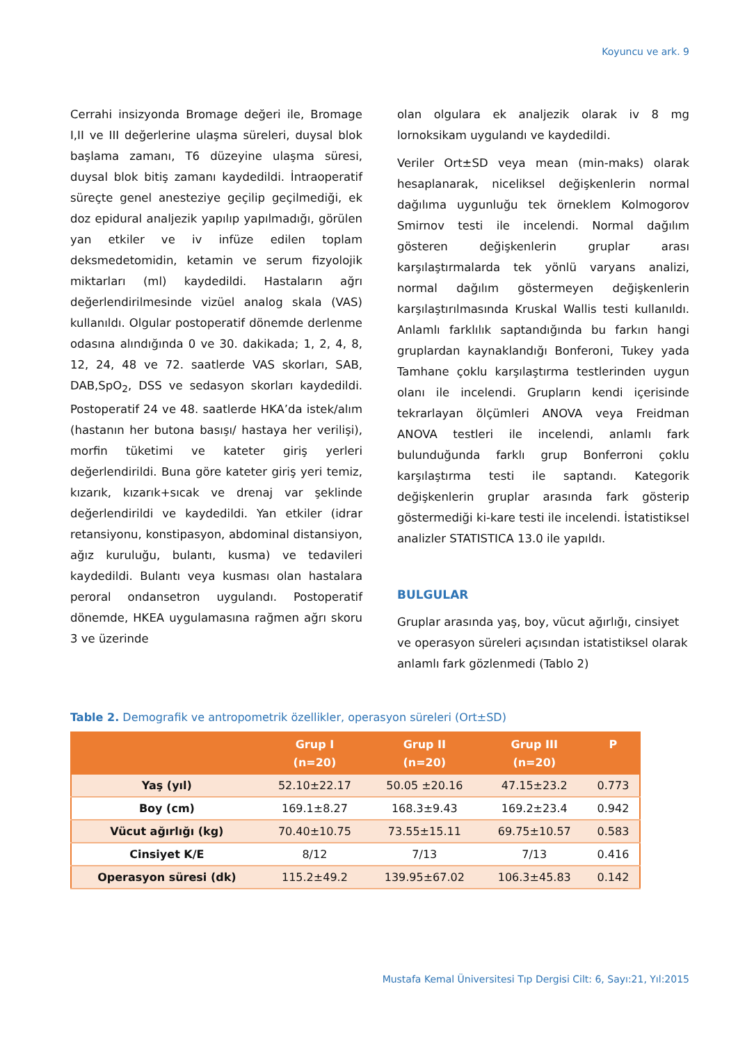Koyuncu ve ark. 9
Cerrahi insizyonda Bromage değeri ile, Bromage I,II ve III değerlerine ulaşma süreleri, duysal blok başlama zamanı, T6 düzeyine ulaşma süresi, duysal blok bitiş zamanı kaydedildi. İntraoperatif süreçte genel anesteziye geçilip geçilmediği, ek doz epidural analjezik yapılıp yapılmadığı, görülen yan etkiler ve iv infüze edilen toplam deksmedetomidin, ketamin ve serum fizyolojik miktarları (ml) kaydedildi. Hastaların ağrı değerlendirilmesinde vizüel analog skala (VAS) kullanıldı. Olgular postoperatif dönemde derlenme odasına alındığında 0 ve 30. dakikada; 1, 2, 4, 8, 12, 24, 48 ve 72. saatlerde VAS skorları, SAB, DAB,SpO<sub>2</sub>, DSS ve sedasyon skorları kaydedildi. Postoperatif 24 ve 48. saatlerde HKA’da istek/alım (hastanın her butona basışı/ hastaya her verilişi), morfin tüketimi ve kateter giriş yerleri değerlendirildi. Buna göre kateter giriş yeri temiz, kızarık, kızarık+sıcak ve drenaj var şeklinde değerlendirildi ve kaydedildi. Yan etkiler (idrar retansiyonu, konstipasyon, abdominal distansiyon, ağız kuruluğu, bulantı, kusma) ve tedavileri kaydedildi. Bulantı veya kusması olan hastalara peroral ondansetron uygulandı. Postoperatif dönemde, HKEA uygulamasına rağmen ağrı skoru 3 ve üzerinde
olan olgulara ek analjezik olarak iv 8 mg lornoksikam uygulandı ve kaydedildi.
Veriler Ort±SD veya mean (min-maks) olarak hesaplanarak, niceliksel değişkenlerin normal dağılıma uygunluğu tek örneklem Kolmogorov Smirnov testi ile incelendi. Normal dağılım gösteren değişkenlerin gruplar arası karşılaştırmalarda tek yönlü varyans analizi, normal dağılım göstermeyen değişkenlerin karşılaştırılmasında Kruskal Wallis testi kullanıldı. Anlamlı farklılık saptandığında bu farkın hangi gruplardan kaynaklandığı Bonferoni, Tukey yada Tamhane çoklu karşılaştırma testlerinden uygun olanı ile incelendi. Grupların kendi içerisinde tekrarlayan ölçümleri ANOVA veya Freidman ANOVA testleri ile incelendi, anlamlı fark bulunduğunda farklı grup Bonferroni çoklu karşılaştırma testi ile saptandı. Kategorik değişkenlerin gruplar arasında fark gösterip göstermediği ki-kare testi ile incelendi. İstatistiksel analizler STATISTICA 13.0 ile yapıldı.
BULGULAR
Gruplar arasında yaş, boy, vücut ağırlığı, cinsiyet ve operasyon süreleri açısından istatistiksel olarak anlamlı fark gözlenmedi (Tablo 2)
Table 2. Demografik ve antropometrik özellikler, operasyon süreleri (Ort±SD)
| | Grup I (n=20) | Grup II (n=20) | Grup III (n=20) | P |
| --- | --- | --- | --- | --- |
| Yaş (yıl) | 52.10±22.17 | 50.05 ±20.16 | 47.15±23.2 | 0.773 |
| Boy (cm) | 169.1±8.27 | 168.3±9.43 | 169.2±23.4 | 0.942 |
| Vücut ağırlığı (kg) | 70.40±10.75 | 73.55±15.11 | 69.75±10.57 | 0.583 |
| Cinsiyet K/E | 8/12 | 7/13 | 7/13 | 0.416 |
| Operasyon süresi (dk) | 115.2±49.2 | 139.95±67.02 | 106.3±45.83 | 0.142 |
Mustafa Kemal Üniversitesi Tıp Dergisi Cilt: 6, Sayı:21, Yıl:2015